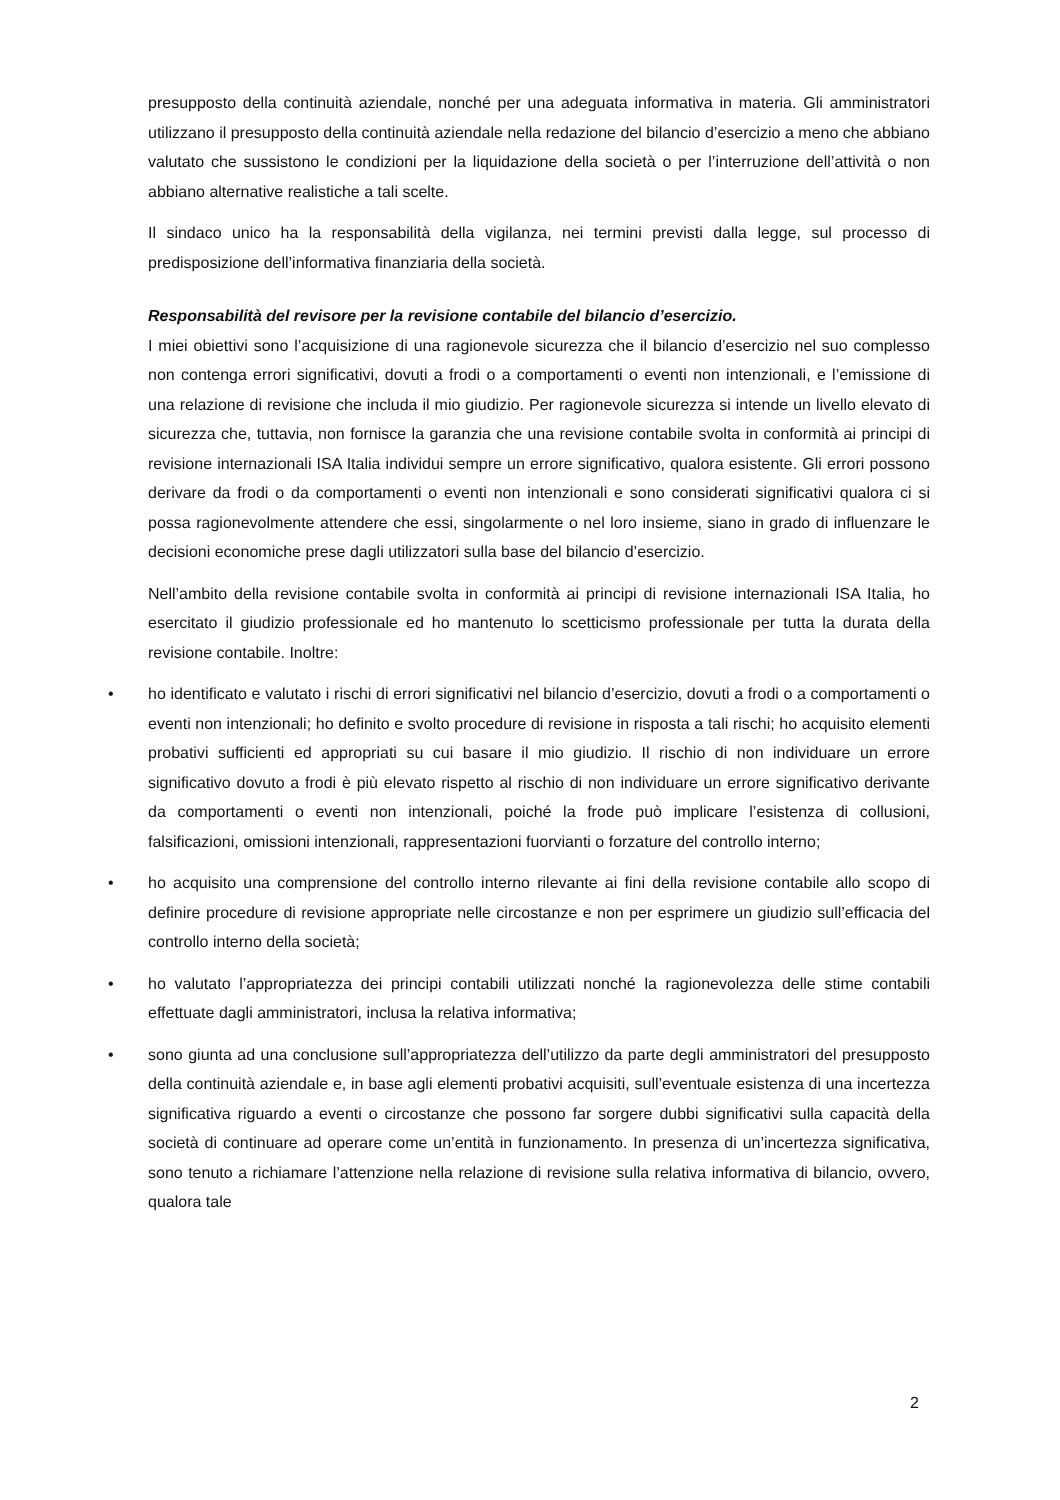presupposto della continuità aziendale, nonché per una adeguata informativa in materia. Gli amministratori utilizzano il presupposto della continuità aziendale nella redazione del bilancio d’esercizio a meno che abbiano valutato che sussistono le condizioni per la liquidazione della società o per l’interruzione dell’attività o non abbiano alternative realistiche a tali scelte.
Il sindaco unico ha la responsabilità della vigilanza, nei termini previsti dalla legge, sul processo di predisposizione dell’informativa finanziaria della società.
Responsabilità del revisore per la revisione contabile del bilancio d’esercizio.
I miei obiettivi sono l’acquisizione di una ragionevole sicurezza che il bilancio d’esercizio nel suo complesso non contenga errori significativi, dovuti a frodi o a comportamenti o eventi non intenzionali, e l’emissione di una relazione di revisione che includa il mio giudizio. Per ragionevole sicurezza si intende un livello elevato di sicurezza che, tuttavia, non fornisce la garanzia che una revisione contabile svolta in conformità ai principi di revisione internazionali ISA Italia individui sempre un errore significativo, qualora esistente. Gli errori possono derivare da frodi o da comportamenti o eventi non intenzionali e sono considerati significativi qualora ci si possa ragionevolmente attendere che essi, singolarmente o nel loro insieme, siano in grado di influenzare le decisioni economiche prese dagli utilizzatori sulla base del bilancio d’esercizio.
Nell’ambito della revisione contabile svolta in conformità ai principi di revisione internazionali ISA Italia, ho esercitato il giudizio professionale ed ho mantenuto lo scetticismo professionale per tutta la durata della revisione contabile. Inoltre:
• ho identificato e valutato i rischi di errori significativi nel bilancio d’esercizio, dovuti a frodi o a comportamenti o eventi non intenzionali; ho definito e svolto procedure di revisione in risposta a tali rischi; ho acquisito elementi probativi sufficienti ed appropriati su cui basare il mio giudizio. Il rischio di non individuare un errore significativo dovuto a frodi è più elevato rispetto al rischio di non individuare un errore significativo derivante da comportamenti o eventi non intenzionali, poiché la frode può implicare l’esistenza di collusioni, falsificazioni, omissioni intenzionali, rappresentazioni fuorvianti o forzature del controllo interno;
• ho acquisito una comprensione del controllo interno rilevante ai fini della revisione contabile allo scopo di definire procedure di revisione appropriate nelle circostanze e non per esprimere un giudizio sull’efficacia del controllo interno della società;
• ho valutato l’appropriatezza dei principi contabili utilizzati nonché la ragionevolezza delle stime contabili effettuate dagli amministratori, inclusa la relativa informativa;
• sono giunta ad una conclusione sull’appropriatezza dell’utilizzo da parte degli amministratori del presupposto della continuità aziendale e, in base agli elementi probativi acquisiti, sull’eventuale esistenza di una incertezza significativa riguardo a eventi o circostanze che possono far sorgere dubbi significativi sulla capacità della società di continuare ad operare come un’entità in funzionamento. In presenza di un’incertezza significativa, sono tenuto a richiamare l’attenzione nella relazione di revisione sulla relativa informativa di bilancio, ovvero, qualora tale
2